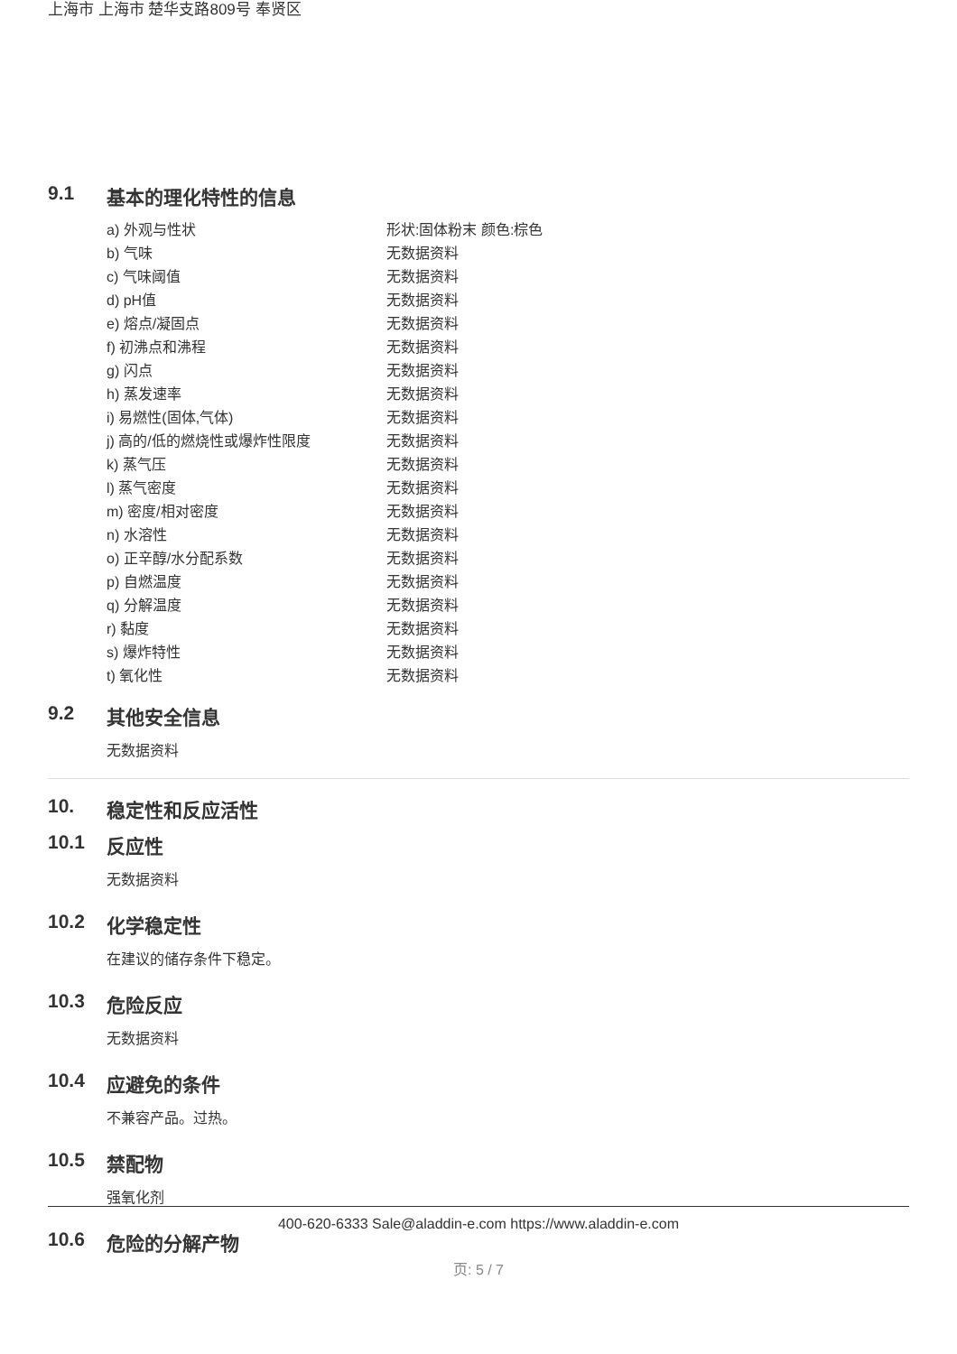上海市 上海市 楚华支路809号 奉贤区
9.1 基本的理化特性的信息
| a) 外观与性状 | 形状:固体粉末 颜色:棕色 |
| b) 气味 | 无数据资料 |
| c) 气味阈值 | 无数据资料 |
| d) pH值 | 无数据资料 |
| e) 熔点/凝固点 | 无数据资料 |
| f) 初沸点和沸程 | 无数据资料 |
| g) 闪点 | 无数据资料 |
| h) 蒸发速率 | 无数据资料 |
| i) 易燃性(固体,气体) | 无数据资料 |
| j) 高的/低的燃烧性或爆炸性限度 | 无数据资料 |
| k) 蒸气压 | 无数据资料 |
| l) 蒸气密度 | 无数据资料 |
| m) 密度/相对密度 | 无数据资料 |
| n) 水溶性 | 无数据资料 |
| o) 正辛醇/水分配系数 | 无数据资料 |
| p) 自燃温度 | 无数据资料 |
| q) 分解温度 | 无数据资料 |
| r) 黏度 | 无数据资料 |
| s) 爆炸特性 | 无数据资料 |
| t) 氧化性 | 无数据资料 |
9.2 其他安全信息
无数据资料
10. 稳定性和反应活性
10.1 反应性
无数据资料
10.2 化学稳定性
在建议的储存条件下稳定。
10.3 危险反应
无数据资料
10.4 应避免的条件
不兼容产品。过热。
10.5 禁配物
强氧化剂
10.6 危险的分解产物
400-620-6333 Sale@aladdin-e.com https://www.aladdin-e.com
页: 5 / 7